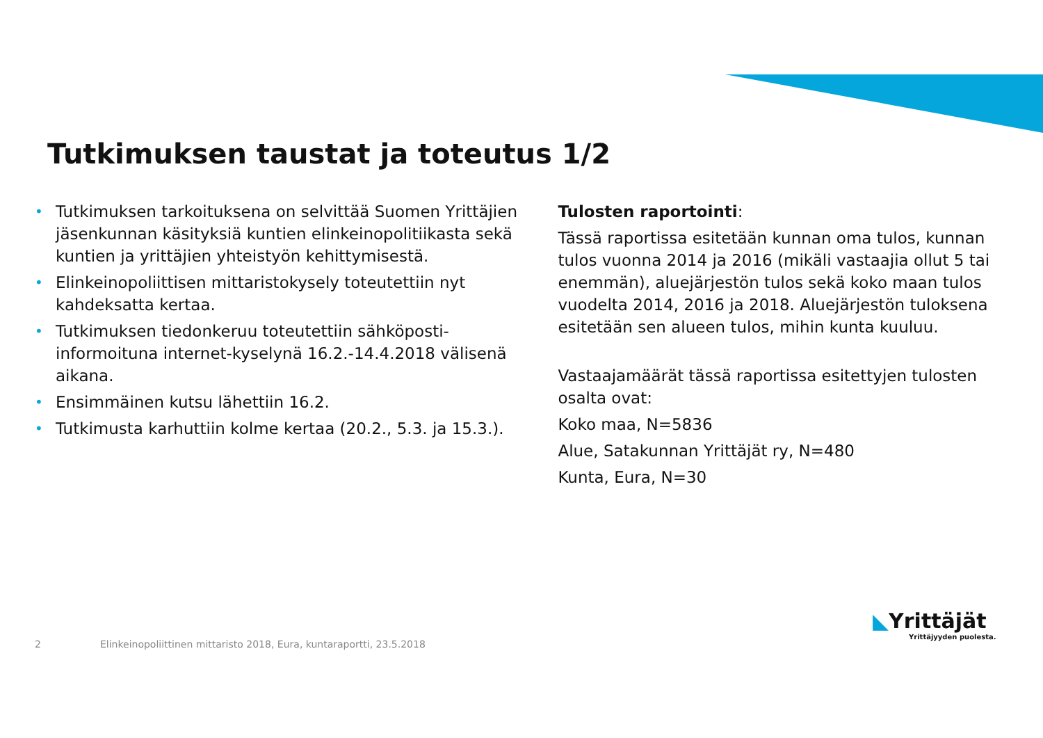Tutkimuksen taustat ja toteutus 1/2
• Tutkimuksen tarkoituksena on selvittää Suomen Yrittäjien jäsenkunnan käsityksiä kuntien elinkeinopolitiikasta sekä kuntien ja yrittäjien yhteistyön kehittymisestä.
• Elinkeinopoliittisen mittaristokysely toteutettiin nyt kahdeksatta kertaa.
• Tutkimuksen tiedonkeruu toteutettiin sähköposti-informoituna internet-kyselynä 16.2.-14.4.2018 välisenä aikana.
• Ensimmäinen kutsu lähettiin 16.2.
• Tutkimusta karhuttiin kolme kertaa (20.2., 5.3. ja 15.3.).
Tulosten raportointi:
Tässä raportissa esitetään kunnan oma tulos, kunnan tulos vuonna 2014 ja 2016 (mikäli vastaajia ollut 5 tai enemmän), aluejärjestön tulos sekä koko maan tulos vuodelta 2014, 2016 ja 2018. Aluejärjestön tuloksena esitetään sen alueen tulos, mihin kunta kuuluu.
Vastaajamäärät tässä raportissa esitettyjen tulosten osalta ovat:
Koko maa, N=5836
Alue, Satakunnan Yrittäjät ry, N=480
Kunta, Eura, N=30
2 Elinkeinopoliittinen mittaristo 2018, Eura, kuntaraportti, 23.5.2018
◣Yrittäjät
Yrittäjyyden puolesta.